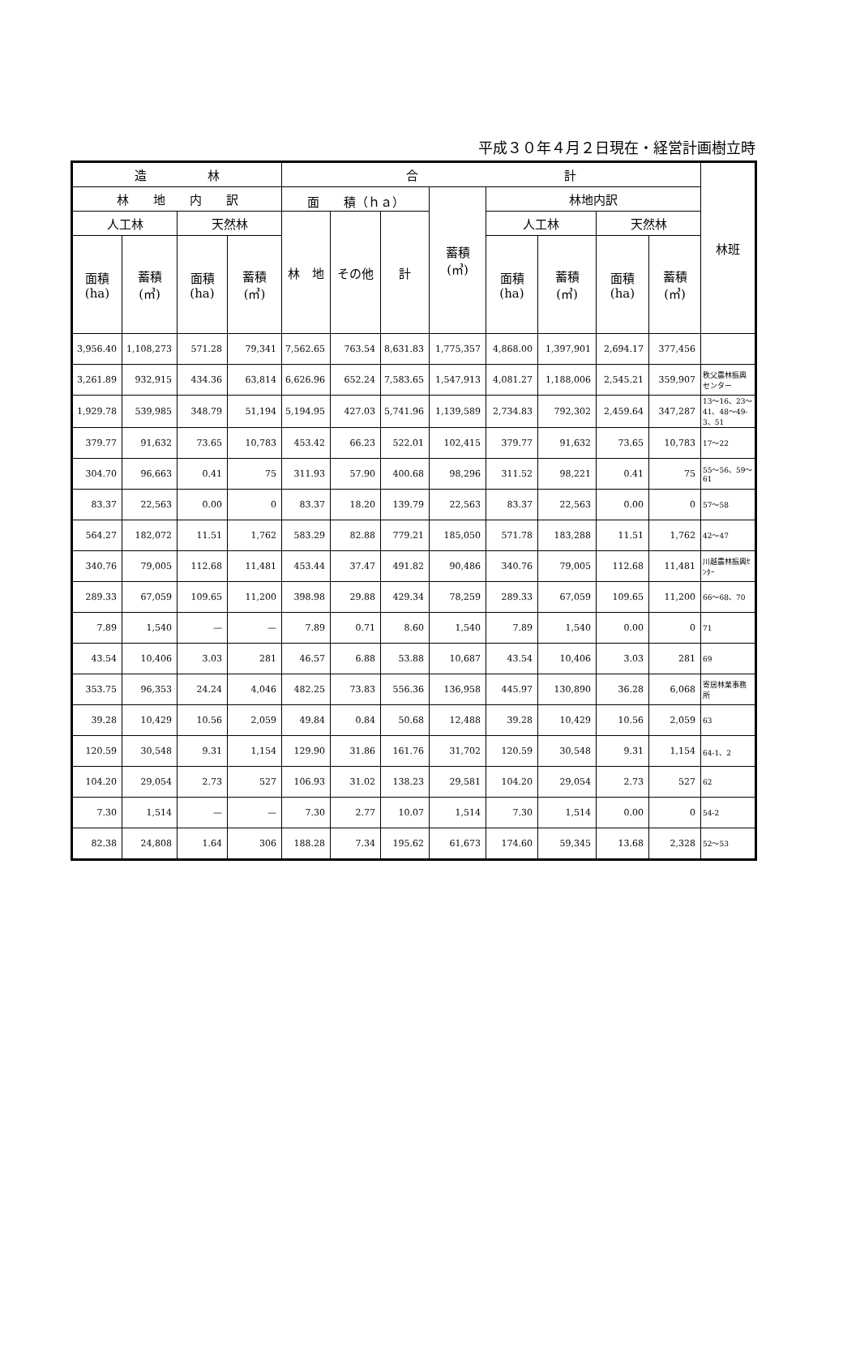平成３０年４月２日現在・経営計画樹立時
| 造 林 | | | | 合 計 | | | | | | | | 林班 |
| --- | --- | --- | --- | --- | --- | --- | --- | --- | --- | --- | --- | --- |
| 林 地 内 訳 | | | | 面 積（ｈａ） | | | 蓄積 (㎥) | 林地内訳 | | | | |
| 人工林 | | 天然林 | | 林 地 | その他 | 計 | | 人工林 | | 天然林 | | |
| 面積 (ha) | 蓄積 (㎥) | 面積 (ha) | 蓄積 (㎥) | | | | | 面積 (ha) | 蓄積 (㎥) | 面積 (ha) | 蓄積 (㎥) | |
| 3,956.40 | 1,108,273 | 571.28 | 79,341 | 7,562.65 | 763.54 | 8,631.83 | 1,775,357 | 4,868.00 | 1,397,901 | 2,694.17 | 377,456 | |
| 3,261.89 | 932,915 | 434.36 | 63,814 | 6,626.96 | 652.24 | 7,583.65 | 1,547,913 | 4,081.27 | 1,188,006 | 2,545.21 | 359,907 | 秩父農林振興センター |
| 1,929.78 | 539,985 | 348.79 | 51,194 | 5,194.95 | 427.03 | 5,741.96 | 1,139,589 | 2,734.83 | 792,302 | 2,459.64 | 347,287 | 13～16、23～41、48～49-3、51 |
| 379.77 | 91,632 | 73.65 | 10,783 | 453.42 | 66.23 | 522.01 | 102,415 | 379.77 | 91,632 | 73.65 | 10,783 | 17～22 |
| 304.70 | 96,663 | 0.41 | 75 | 311.93 | 57.90 | 400.68 | 98,296 | 311.52 | 98,221 | 0.41 | 75 | 55～56、59～61 |
| 83.37 | 22,563 | 0.00 | 0 | 83.37 | 18.20 | 139.79 | 22,563 | 83.37 | 22,563 | 0.00 | 0 | 57～58 |
| 564.27 | 182,072 | 11.51 | 1,762 | 583.29 | 82.88 | 779.21 | 185,050 | 571.78 | 183,288 | 11.51 | 1,762 | 42～47 |
| 340.76 | 79,005 | 112.68 | 11,481 | 453.44 | 37.47 | 491.82 | 90,486 | 340.76 | 79,005 | 112.68 | 11,481 | 川越農林振興ｾﾝﾀｰ |
| 289.33 | 67,059 | 109.65 | 11,200 | 398.98 | 29.88 | 429.34 | 78,259 | 289.33 | 67,059 | 109.65 | 11,200 | 66～68、70 |
| 7.89 | 1,540 | — | — | 7.89 | 0.71 | 8.60 | 1,540 | 7.89 | 1,540 | 0.00 | 0 | 71 |
| 43.54 | 10,406 | 3.03 | 281 | 46.57 | 6.88 | 53.88 | 10,687 | 43.54 | 10,406 | 3.03 | 281 | 69 |
| 353.75 | 96,353 | 24.24 | 4,046 | 482.25 | 73.83 | 556.36 | 136,958 | 445.97 | 130,890 | 36.28 | 6,068 | 寄居林業事務所 |
| 39.28 | 10,429 | 10.56 | 2,059 | 49.84 | 0.84 | 50.68 | 12,488 | 39.28 | 10,429 | 10.56 | 2,059 | 63 |
| 120.59 | 30,548 | 9.31 | 1,154 | 129.90 | 31.86 | 161.76 | 31,702 | 120.59 | 30,548 | 9.31 | 1,154 | 64-1、2 |
| 104.20 | 29,054 | 2.73 | 527 | 106.93 | 31.02 | 138.23 | 29,581 | 104.20 | 29,054 | 2.73 | 527 | 62 |
| 7.30 | 1,514 | — | — | 7.30 | 2.77 | 10.07 | 1,514 | 7.30 | 1,514 | 0.00 | 0 | 54-2 |
| 82.38 | 24,808 | 1.64 | 306 | 188.28 | 7.34 | 195.62 | 61,673 | 174.60 | 59,345 | 13.68 | 2,328 | 52～53 |